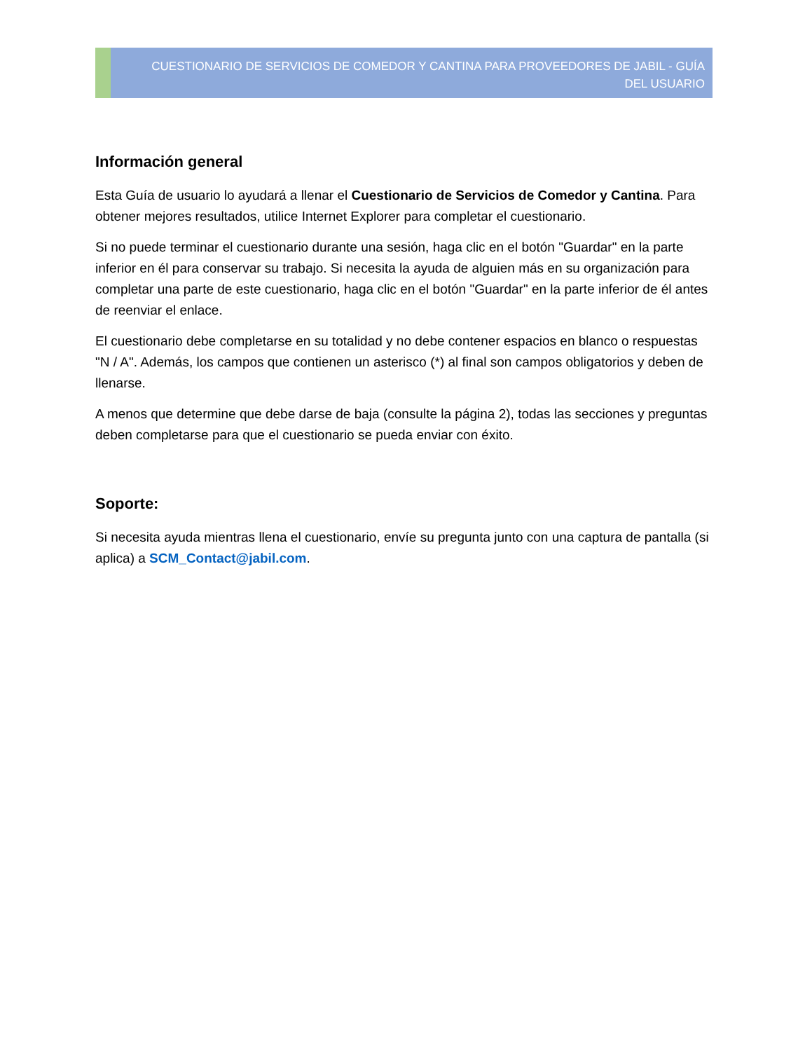CUESTIONARIO DE SERVICIOS DE COMEDOR Y CANTINA PARA PROVEEDORES DE JABIL - GUÍA DEL USUARIO
Información general
Esta Guía de usuario lo ayudará a llenar el Cuestionario de Servicios de Comedor y Cantina. Para obtener mejores resultados, utilice Internet Explorer para completar el cuestionario.
Si no puede terminar el cuestionario durante una sesión, haga clic en el botón "Guardar" en la parte inferior en él para conservar su trabajo. Si necesita la ayuda de alguien más en su organización para completar una parte de este cuestionario, haga clic en el botón "Guardar" en la parte inferior de él antes de reenviar el enlace.
El cuestionario debe completarse en su totalidad y no debe contener espacios en blanco o respuestas "N / A". Además, los campos que contienen un asterisco (*) al final son campos obligatorios y deben de llenarse.
A menos que determine que debe darse de baja (consulte la página 2), todas las secciones y preguntas deben completarse para que el cuestionario se pueda enviar con éxito.
Soporte:
Si necesita ayuda mientras llena el cuestionario, envíe su pregunta junto con una captura de pantalla (si aplica) a SCM_Contact@jabil.com.